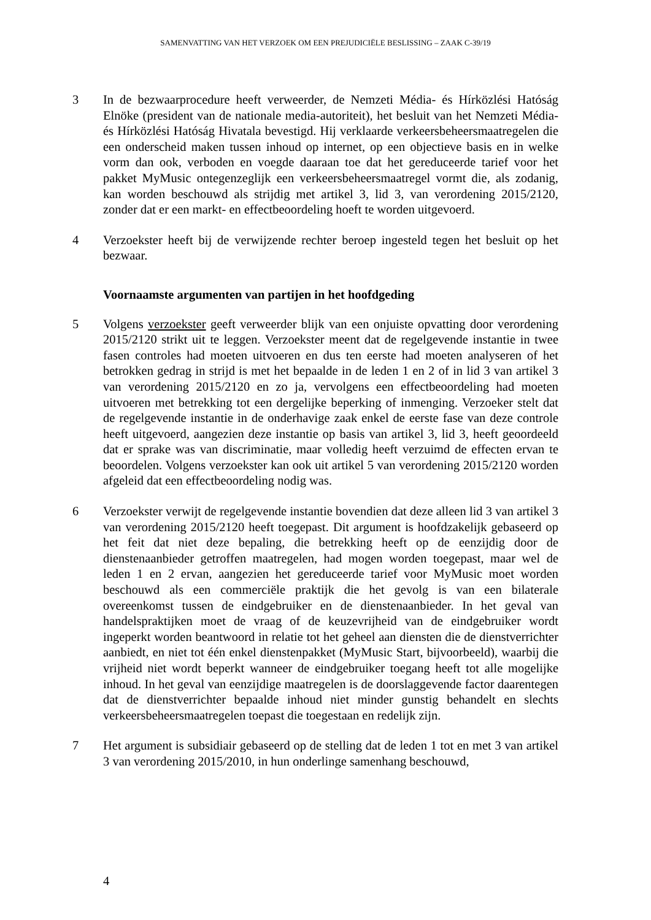SAMENVATTING VAN HET VERZOEK OM EEN PREJUDICIËLE BESLISSING – ZAAK C-39/19
3 In de bezwaarprocedure heeft verweerder, de Nemzeti Média- és Hírközlési Hatóság Elnöke (president van de nationale media-autoriteit), het besluit van het Nemzeti Média- és Hírközlési Hatóság Hivatala bevestigd. Hij verklaarde verkeersbeheersmaatregelen die een onderscheid maken tussen inhoud op internet, op een objectieve basis en in welke vorm dan ook, verboden en voegde daaraan toe dat het gereduceerde tarief voor het pakket MyMusic ontegenzeglijk een verkeersbeheersmaatregel vormt die, als zodanig, kan worden beschouwd als strijdig met artikel 3, lid 3, van verordening 2015/2120, zonder dat er een markt- en effectbeoordeling hoeft te worden uitgevoerd.
4 Verzoekster heeft bij de verwijzende rechter beroep ingesteld tegen het besluit op het bezwaar.
Voornaamste argumenten van partijen in het hoofdgeding
5 Volgens verzoekster geeft verweerder blijk van een onjuiste opvatting door verordening 2015/2120 strikt uit te leggen. Verzoekster meent dat de regelgevende instantie in twee fasen controles had moeten uitvoeren en dus ten eerste had moeten analyseren of het betrokken gedrag in strijd is met het bepaalde in de leden 1 en 2 of in lid 3 van artikel 3 van verordening 2015/2120 en zo ja, vervolgens een effectbeoordeling had moeten uitvoeren met betrekking tot een dergelijke beperking of inmenging. Verzoeker stelt dat de regelgevende instantie in de onderhavige zaak enkel de eerste fase van deze controle heeft uitgevoerd, aangezien deze instantie op basis van artikel 3, lid 3, heeft geoordeeld dat er sprake was van discriminatie, maar volledig heeft verzuimd de effecten ervan te beoordelen. Volgens verzoekster kan ook uit artikel 5 van verordening 2015/2120 worden afgeleid dat een effectbeoordeling nodig was.
6 Verzoekster verwijt de regelgevende instantie bovendien dat deze alleen lid 3 van artikel 3 van verordening 2015/2120 heeft toegepast. Dit argument is hoofdzakelijk gebaseerd op het feit dat niet deze bepaling, die betrekking heeft op de eenzijdig door de dienstenaanbieder getroffen maatregelen, had mogen worden toegepast, maar wel de leden 1 en 2 ervan, aangezien het gereduceerde tarief voor MyMusic moet worden beschouwd als een commerciële praktijk die het gevolg is van een bilaterale overeenkomst tussen de eindgebruiker en de dienstenaanbieder. In het geval van handelspraktijken moet de vraag of de keuzevrijheid van de eindgebruiker wordt ingeperkt worden beantwoord in relatie tot het geheel aan diensten die de dienstverrichter aanbiedt, en niet tot één enkel dienstenpakket (MyMusic Start, bijvoorbeeld), waarbij die vrijheid niet wordt beperkt wanneer de eindgebruiker toegang heeft tot alle mogelijke inhoud. In het geval van eenzijdige maatregelen is de doorslaggevende factor daarentegen dat de dienstverrichter bepaalde inhoud niet minder gunstig behandelt en slechts verkeersbeheersmaatregelen toepast die toegestaan en redelijk zijn.
7 Het argument is subsidiair gebaseerd op de stelling dat de leden 1 tot en met 3 van artikel 3 van verordening 2015/2010, in hun onderlinge samenhang beschouwd,
4